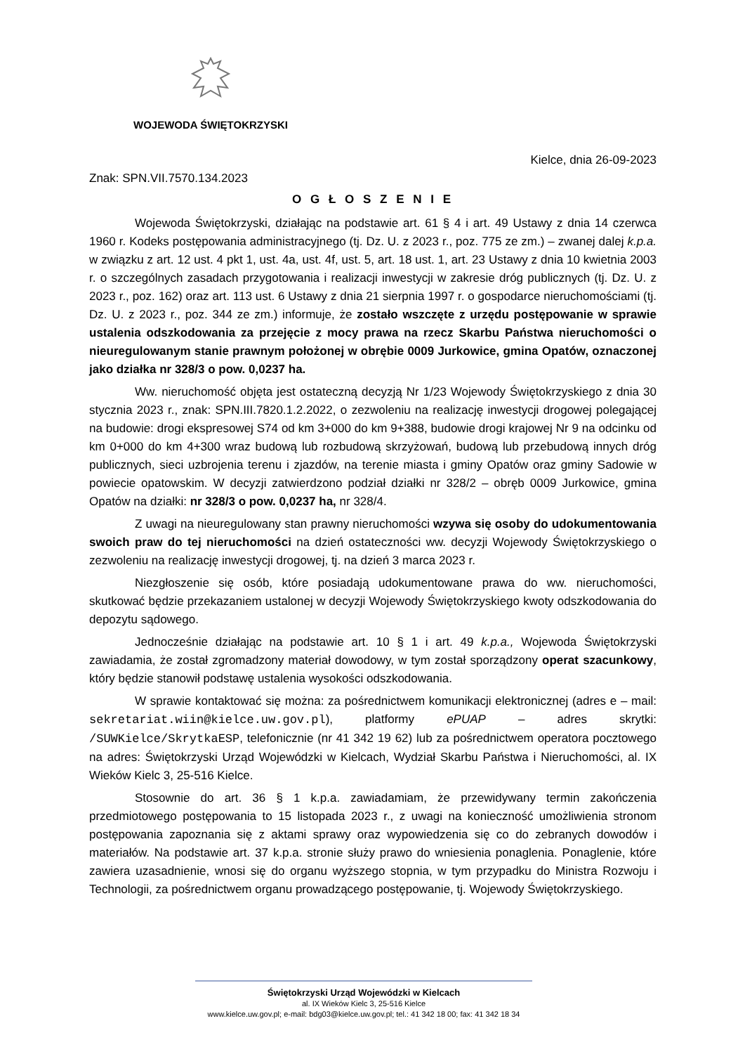WOJEWODA ŚWIĘTOKRZYSKI
Kielce, dnia 26-09-2023
Znak: SPN.VII.7570.134.2023
O G Ł O S Z E N I E
Wojewoda Świętokrzyski, działając na podstawie art. 61 § 4 i art. 49 Ustawy z dnia 14 czerwca 1960 r. Kodeks postępowania administracyjnego (tj. Dz. U. z 2023 r., poz. 775 ze zm.) – zwanej dalej k.p.a. w związku z art. 12 ust. 4 pkt 1, ust. 4a, ust. 4f, ust. 5, art. 18 ust. 1, art. 23 Ustawy z dnia 10 kwietnia 2003 r. o szczególnych zasadach przygotowania i realizacji inwestycji w zakresie dróg publicznych (tj. Dz. U. z 2023 r., poz. 162) oraz art. 113 ust. 6 Ustawy z dnia 21 sierpnia 1997 r. o gospodarce nieruchomościami (tj. Dz. U. z 2023 r., poz. 344 ze zm.) informuje, że zostało wszczęte z urzędu postępowanie w sprawie ustalenia odszkodowania za przejęcie z mocy prawa na rzecz Skarbu Państwa nieruchomości o nieuregulowanym stanie prawnym położonej w obrębie 0009 Jurkowice, gmina Opatów, oznaczonej jako działka nr 328/3 o pow. 0,0237 ha.
Ww. nieruchomość objęta jest ostateczną decyzją Nr 1/23 Wojewody Świętokrzyskiego z dnia 30 stycznia 2023 r., znak: SPN.III.7820.1.2.2022, o zezwoleniu na realizację inwestycji drogowej polegającej na budowie: drogi ekspresowej S74 od km 3+000 do km 9+388, budowie drogi krajowej Nr 9 na odcinku od km 0+000 do km 4+300 wraz budową lub rozbudową skrzyżowań, budową lub przebudową innych dróg publicznych, sieci uzbrojenia terenu i zjazdów, na terenie miasta i gminy Opatów oraz gminy Sadowie w powiecie opatowskim. W decyzji zatwierdzono podział działki nr 328/2 – obręb 0009 Jurkowice, gmina Opatów na działki: nr 328/3 o pow. 0,0237 ha, nr 328/4.
Z uwagi na nieuregulowany stan prawny nieruchomości wzywa się osoby do udokumentowania swoich praw do tej nieruchomości na dzień ostateczności ww. decyzji Wojewody Świętokrzyskiego o zezwoleniu na realizację inwestycji drogowej, tj. na dzień 3 marca 2023 r.
Niezgłoszenie się osób, które posiadają udokumentowane prawa do ww. nieruchomości, skutkować będzie przekazaniem ustalonej w decyzji Wojewody Świętokrzyskiego kwoty odszkodowania do depozytu sądowego.
Jednocześnie działając na podstawie art. 10 § 1 i art. 49 k.p.a., Wojewoda Świętokrzyski zawiadamia, że został zgromadzony materiał dowodowy, w tym został sporządzony operat szacunkowy, który będzie stanowił podstawę ustalenia wysokości odszkodowania.
W sprawie kontaktować się można: za pośrednictwem komunikacji elektronicznej (adres e – mail: sekretariat.wiin@kielce.uw.gov.pl), platformy ePUAP – adres skrytki: /SUWKielce/SkrytkaESP, telefonicznie (nr 41 342 19 62) lub za pośrednictwem operatora pocztowego na adres: Świętokrzyski Urząd Wojewódzki w Kielcach, Wydział Skarbu Państwa i Nieruchomości, al. IX Wieków Kielc 3, 25-516 Kielce.
Stosownie do art. 36 § 1 k.p.a. zawiadamiam, że przewidywany termin zakończenia przedmiotowego postępowania to 15 listopada 2023 r., z uwagi na konieczność umożliwienia stronom postępowania zapoznania się z aktami sprawy oraz wypowiedzenia się co do zebranych dowodów i materiałów. Na podstawie art. 37 k.p.a. stronie służy prawo do wniesienia ponaglenia. Ponaglenie, które zawiera uzasadnienie, wnosi się do organu wyższego stopnia, w tym przypadku do Ministra Rozwoju i Technologii, za pośrednictwem organu prowadzącego postępowanie, tj. Wojewody Świętokrzyskiego.
Świętokrzyski Urząd Wojewódzki w Kielcach
al. IX Wieków Kielc 3, 25-516 Kielce
www.kielce.uw.gov.pl; e-mail: bdg03@kielce.uw.gov.pl; tel.: 41 342 18 00; fax: 41 342 18 34